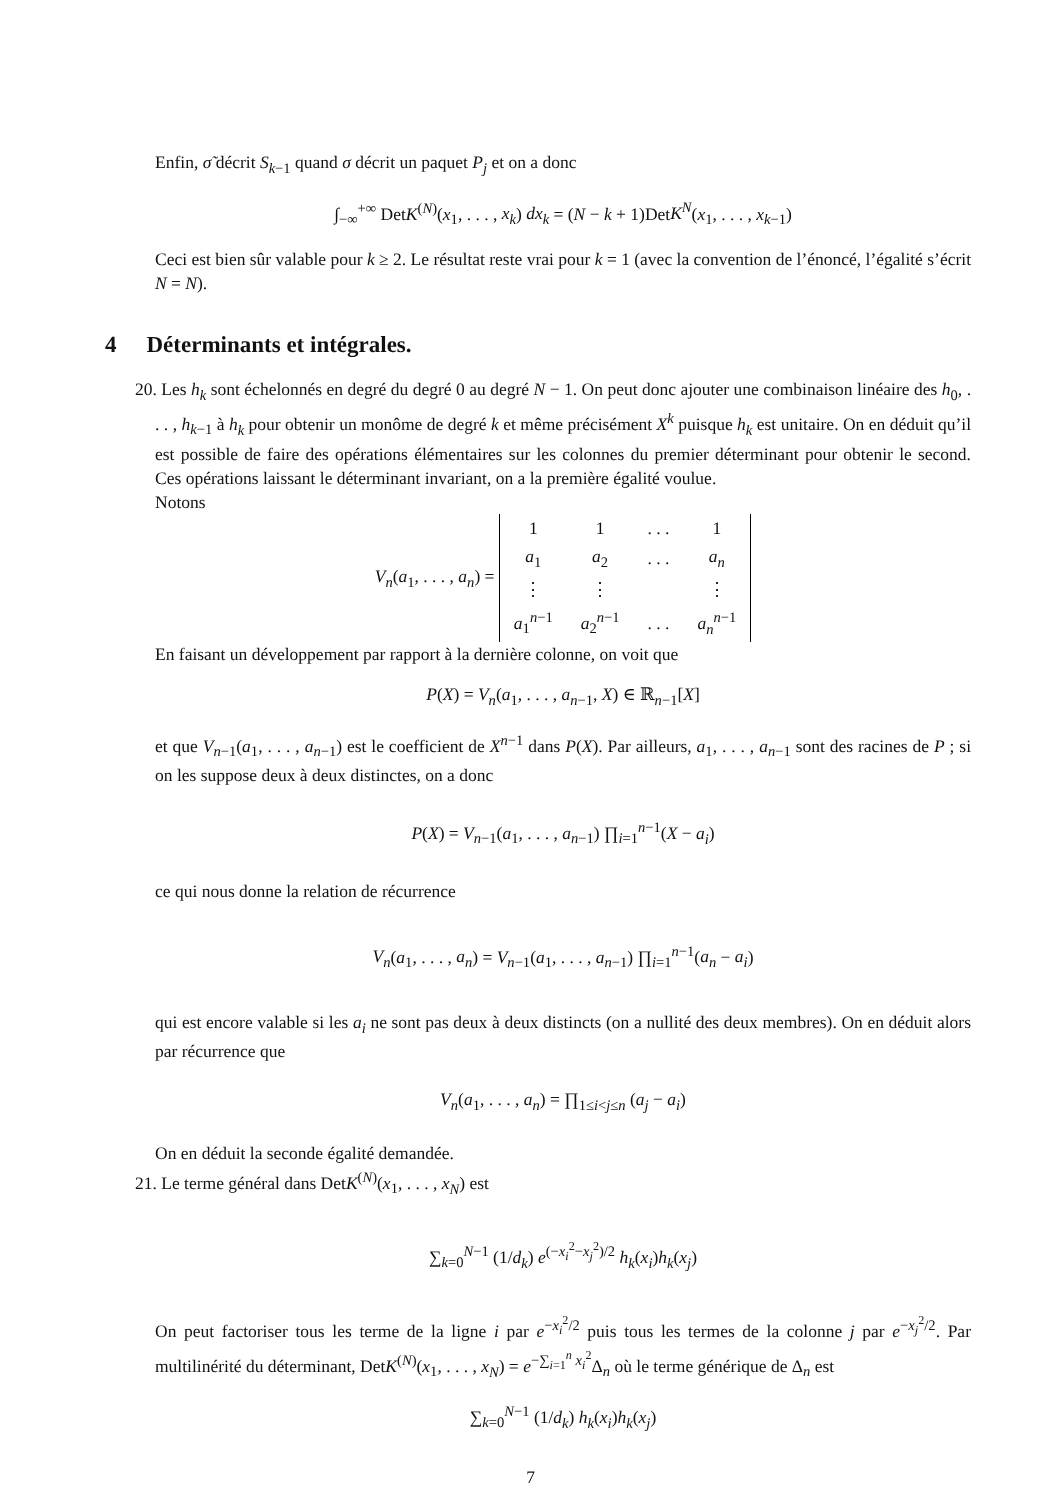Enfin, σ̃ décrit S<sub>k−1</sub> quand σ décrit un paquet P<sub>j</sub> et on a donc
∫<sub>−∞</sub><sup>+∞</sup> DetK<sup>(N)</sup>(x<sub>1</sub>, . . . , x<sub>k</sub>) dx<sub>k</sub> = (N − k + 1)DetK<sup>N</sup>(x<sub>1</sub>, . . . , x<sub>k−1</sub>)
Ceci est bien sûr valable pour k ≥ 2. Le résultat reste vrai pour k = 1 (avec la convention de l’énoncé, l’égalité s’écrit N = N).
4 Déterminants et intégrales.
20. Les h<sub>k</sub> sont échelonnés en degré du degré 0 au degré N − 1. On peut donc ajouter une combinaison linéaire des h<sub>0</sub>, . . . , h<sub>k−1</sub> à h<sub>k</sub> pour obtenir un monôme de degré k et même précisément X<sup>k</sup> puisque h<sub>k</sub> est unitaire. On en déduit qu’il est possible de faire des opérations élémentaires sur les colonnes du premier déterminant pour obtenir le second. Ces opérations laissant le déterminant invariant, on a la première égalité voulue.
Notons
V<sub>n</sub>(a<sub>1</sub>, . . . , a<sub>n</sub>) =
| 1 | 1 | . . . | 1 |
| a<sub>1</sub> | a<sub>2</sub> | . . . | a<sub>n</sub> |
| ⋮ | ⋮ | | ⋮ |
| a<sub>1</sub><sup>n−1</sup> | a<sub>2</sub><sup>n−1</sup> | . . . | a<sub>n</sub><sup>n−1</sup> |
En faisant un développement par rapport à la dernière colonne, on voit que
P(X) = V<sub>n</sub>(a<sub>1</sub>, . . . , a<sub>n−1</sub>, X) ∈ ℝ<sub>n−1</sub>[X]
et que V<sub>n−1</sub>(a<sub>1</sub>, . . . , a<sub>n−1</sub>) est le coefficient de X<sup>n−1</sup> dans P(X). Par ailleurs, a<sub>1</sub>, . . . , a<sub>n−1</sub> sont des racines de P ; si on les suppose deux à deux distinctes, on a donc
P(X) = V<sub>n−1</sub>(a<sub>1</sub>, . . . , a<sub>n−1</sub>) ∏<sub>i=1</sub><sup>n−1</sup>(X − a<sub>i</sub>)
ce qui nous donne la relation de récurrence
V<sub>n</sub>(a<sub>1</sub>, . . . , a<sub>n</sub>) = V<sub>n−1</sub>(a<sub>1</sub>, . . . , a<sub>n−1</sub>) ∏<sub>i=1</sub><sup>n−1</sup>(a<sub>n</sub> − a<sub>i</sub>)
qui est encore valable si les a<sub>i</sub> ne sont pas deux à deux distincts (on a nullité des deux membres). On en déduit alors par récurrence que
V<sub>n</sub>(a<sub>1</sub>, . . . , a<sub>n</sub>) = ∏<sub>1≤i<j≤n</sub> (a<sub>j</sub> − a<sub>i</sub>)
On en déduit la seconde égalité demandée.
21. Le terme général dans DetK<sup>(N)</sup>(x<sub>1</sub>, . . . , x<sub>N</sub>) est
∑<sub>k=0</sub><sup>N−1</sup> (1/d<sub>k</sub>) e<sup>(−x<sub>i</sub><sup>2</sup>−x<sub>j</sub><sup>2</sup>)/2</sup> h<sub>k</sub>(x<sub>i</sub>)h<sub>k</sub>(x<sub>j</sub>)
On peut factoriser tous les terme de la ligne i par e<sup>−x<sub>i</sub><sup>2</sup>/2</sup> puis tous les termes de la colonne j par e<sup>−x<sub>j</sub><sup>2</sup>/2</sup>. Par multilinérité du déterminant, DetK<sup>(N)</sup>(x<sub>1</sub>, . . . , x<sub>N</sub>) = e<sup>−∑<sub>i=1</sub><sup>n</sup> x<sub>i</sub><sup>2</sup></sup>Δ<sub>n</sub> où le terme générique de Δ<sub>n</sub> est
∑<sub>k=0</sub><sup>N−1</sup> (1/d<sub>k</sub>) h<sub>k</sub>(x<sub>i</sub>)h<sub>k</sub>(x<sub>j</sub>)
7